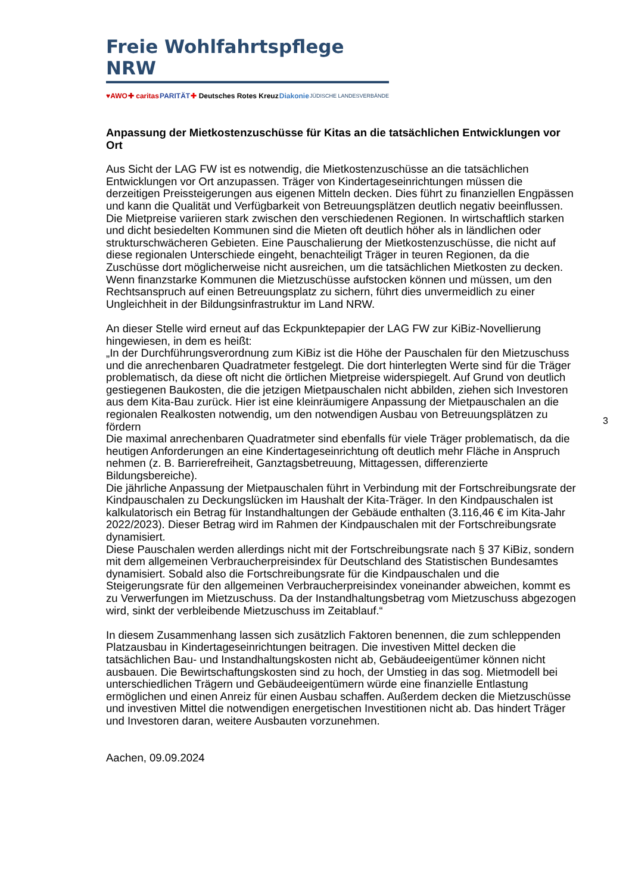Freie Wohlfahrtspflege NRW
♥AWO ✚ caritas PARITÄT ✚ Deutsches Rotes Kreuz Diakonie JÜDISCHE LANDESVERBÄNDE
Anpassung der Mietkostenzuschüsse für Kitas an die tatsächlichen Entwicklungen vor Ort
Aus Sicht der LAG FW ist es notwendig, die Mietkostenzuschüsse an die tatsächlichen Entwicklungen vor Ort anzupassen. Träger von Kindertageseinrichtungen müssen die derzeitigen Preissteigerungen aus eigenen Mitteln decken. Dies führt zu finanziellen Engpässen und kann die Qualität und Verfügbarkeit von Betreuungsplätzen deutlich negativ beeinflussen. Die Mietpreise variieren stark zwischen den verschiedenen Regionen. In wirtschaftlich starken und dicht besiedelten Kommunen sind die Mieten oft deutlich höher als in ländlichen oder strukturschwächeren Gebieten. Eine Pauschalierung der Mietkostenzuschüsse, die nicht auf diese regionalen Unterschiede eingeht, benachteiligt Träger in teuren Regionen, da die Zuschüsse dort möglicherweise nicht ausreichen, um die tatsächlichen Mietkosten zu decken. Wenn finanzstarke Kommunen die Mietzuschüsse aufstocken können und müssen, um den Rechtsanspruch auf einen Betreuungsplatz zu sichern, führt dies unvermeidlich zu einer Ungleichheit in der Bildungsinfrastruktur im Land NRW.
An dieser Stelle wird erneut auf das Eckpunktepapier der LAG FW zur KiBiz-Novellierung hingewiesen, in dem es heißt:
„In der Durchführungsverordnung zum KiBiz ist die Höhe der Pauschalen für den Mietzuschuss und die anrechenbaren Quadratmeter festgelegt. Die dort hinterlegten Werte sind für die Träger problematisch, da diese oft nicht die örtlichen Mietpreise widerspiegelt. Auf Grund von deutlich gestiegenen Baukosten, die die jetzigen Mietpauschalen nicht abbilden, ziehen sich Investoren aus dem Kita-Bau zurück. Hier ist eine kleinräumigere Anpassung der Mietpauschalen an die regionalen Realkosten notwendig, um den notwendigen Ausbau von Betreuungsplätzen zu fördern
Die maximal anrechenbaren Quadratmeter sind ebenfalls für viele Träger problematisch, da die heutigen Anforderungen an eine Kindertageseinrichtung oft deutlich mehr Fläche in Anspruch nehmen (z. B. Barrierefreiheit, Ganztagsbetreuung, Mittagessen, differenzierte Bildungsbereiche).
Die jährliche Anpassung der Mietpauschalen führt in Verbindung mit der Fortschreibungsrate der Kindpauschalen zu Deckungslücken im Haushalt der Kita-Träger. In den Kindpauschalen ist kalkulatorisch ein Betrag für Instandhaltungen der Gebäude enthalten (3.116,46 € im Kita-Jahr 2022/2023). Dieser Betrag wird im Rahmen der Kindpauschalen mit der Fortschreibungsrate dynamisiert.
Diese Pauschalen werden allerdings nicht mit der Fortschreibungsrate nach § 37 KiBiz, sondern mit dem allgemeinen Verbraucherpreisindex für Deutschland des Statistischen Bundesamtes dynamisiert. Sobald also die Fortschreibungsrate für die Kindpauschalen und die Steigerungsrate für den allgemeinen Verbraucherpreisindex voneinander abweichen, kommt es zu Verwerfungen im Mietzuschuss. Da der Instandhaltungsbetrag vom Mietzuschuss abgezogen wird, sinkt der verbleibende Mietzuschuss im Zeitablauf.“
In diesem Zusammenhang lassen sich zusätzlich Faktoren benennen, die zum schleppenden Platzausbau in Kindertageseinrichtungen beitragen. Die investiven Mittel decken die tatsächlichen Bau- und Instandhaltungskosten nicht ab, Gebäudeeigentümer können nicht ausbauen. Die Bewirtschaftungskosten sind zu hoch, der Umstieg in das sog. Mietmodell bei unterschiedlichen Trägern und Gebäudeeigentümern würde eine finanzielle Entlastung ermöglichen und einen Anreiz für einen Ausbau schaffen. Außerdem decken die Mietzuschüsse und investiven Mittel die notwendigen energetischen Investitionen nicht ab. Das hindert Träger und Investoren daran, weitere Ausbauten vorzunehmen.
Aachen, 09.09.2024
3